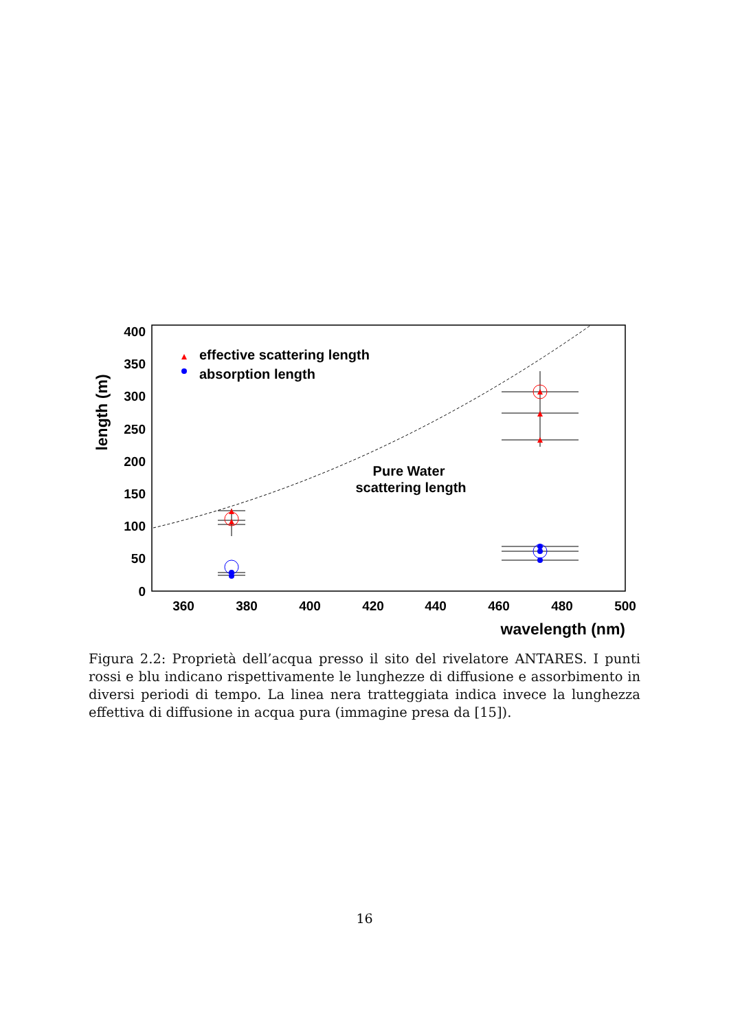400
350
300
250
200
150
100
50
0
360
380
400
420
440
460
480
500
wavelength (nm)
length (m)
effective scattering length
absorption length
Pure Water
scattering length
Figura 2.2: Proprietà dell’acqua presso il sito del rivelatore ANTARES. I punti rossi e blu indicano rispettivamente le lunghezze di diffusione e assorbimento in diversi periodi di tempo. La linea nera tratteggiata indica invece la lunghezza effettiva di diffusione in acqua pura (immagine presa da [15]).
16